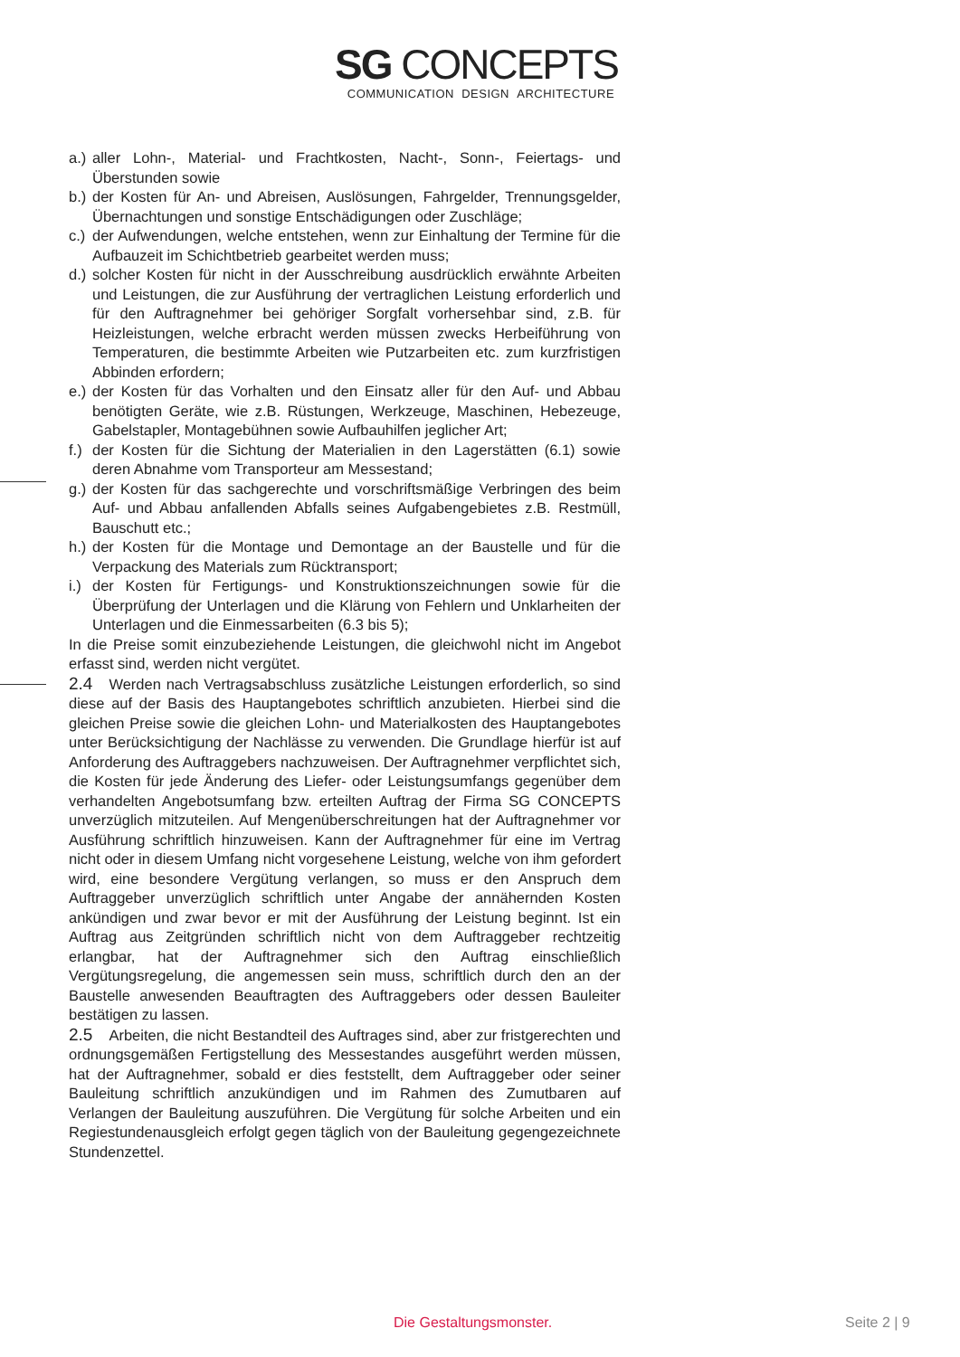SG CONCEPTS
COMMUNICATION DESIGN ARCHITECTURE
a.) aller Lohn-, Material- und Frachtkosten, Nacht-, Sonn-, Feiertags- und Überstunden sowie
b.) der Kosten für An- und Abreisen, Auslösungen, Fahrgelder, Trennungsgelder, Übernachtungen und sonstige Entschädigungen oder Zuschläge;
c.) der Aufwendungen, welche entstehen, wenn zur Einhaltung der Termine für die Aufbauzeit im Schichtbetrieb gearbeitet werden muss;
d.) solcher Kosten für nicht in der Ausschreibung ausdrücklich erwähnte Arbeiten und Leistungen, die zur Ausführung der vertraglichen Leistung erforderlich und für den Auftragnehmer bei gehöriger Sorgfalt vorhersehbar sind, z.B. für Heizleistungen, welche erbracht werden müssen zwecks Herbeiführung von Temperaturen, die bestimmte Arbeiten wie Putzarbeiten etc. zum kurzfristigen Abbinden erfordern;
e.) der Kosten für das Vorhalten und den Einsatz aller für den Auf- und Abbau benötigten Geräte, wie z.B. Rüstungen, Werkzeuge, Maschinen, Hebezeuge, Gabelstapler, Montagebühnen sowie Aufbauhilfen jeglicher Art;
f.) der Kosten für die Sichtung der Materialien in den Lagerstätten (6.1) sowie deren Abnahme vom Transporteur am Messestand;
g.) der Kosten für das sachgerechte und vorschriftsmäßige Verbringen des beim Auf- und Abbau anfallenden Abfalls seines Aufgabengebietes z.B. Restmüll, Bauschutt etc.;
h.) der Kosten für die Montage und Demontage an der Baustelle und für die Verpackung des Materials zum Rücktransport;
i.) der Kosten für Fertigungs- und Konstruktionszeichnungen sowie für die Überprüfung der Unterlagen und die Klärung von Fehlern und Unklarheiten der Unterlagen und die Einmessarbeiten (6.3 bis 5);
In die Preise somit einzubeziehende Leistungen, die gleichwohl nicht im Angebot erfasst sind, werden nicht vergütet.
2.4 Werden nach Vertragsabschluss zusätzliche Leistungen erforderlich, so sind diese auf der Basis des Hauptangebotes schriftlich anzubieten. Hierbei sind die gleichen Preise sowie die gleichen Lohn- und Materialkosten des Hauptangebotes unter Berücksichtigung der Nachlässe zu verwenden. Die Grundlage hierfür ist auf Anforderung des Auftraggebers nachzuweisen. Der Auftragnehmer verpflichtet sich, die Kosten für jede Änderung des Liefer- oder Leistungsumfangs gegenüber dem verhandelten Angebotsumfang bzw. erteilten Auftrag der Firma SG CONCEPTS unverzüglich mitzuteilen. Auf Mengenüberschreitungen hat der Auftragnehmer vor Ausführung schriftlich hinzuweisen. Kann der Auftragnehmer für eine im Vertrag nicht oder in diesem Umfang nicht vorgesehene Leistung, welche von ihm gefordert wird, eine besondere Vergütung verlangen, so muss er den Anspruch dem Auftraggeber unverzüglich schriftlich unter Angabe der annähernden Kosten ankündigen und zwar bevor er mit der Ausführung der Leistung beginnt. Ist ein Auftrag aus Zeitgründen schriftlich nicht von dem Auftraggeber rechtzeitig erlangbar, hat der Auftragnehmer sich den Auftrag einschließlich Vergütungsregelung, die angemessen sein muss, schriftlich durch den an der Baustelle anwesenden Beauftragten des Auftraggebers oder dessen Bauleiter bestätigen zu lassen.
2.5 Arbeiten, die nicht Bestandteil des Auftrages sind, aber zur fristgerechten und ordnungsgemäßen Fertigstellung des Messestandes ausgeführt werden müssen, hat der Auftragnehmer, sobald er dies feststellt, dem Auftraggeber oder seiner Bauleitung schriftlich anzukündigen und im Rahmen des Zumutbaren auf Verlangen der Bauleitung auszuführen. Die Vergütung für solche Arbeiten und ein Regiestundenausgleich erfolgt gegen täglich von der Bauleitung gegengezeichnete Stundenzettel.
Die Gestaltungsmonster. Seite 2 | 9